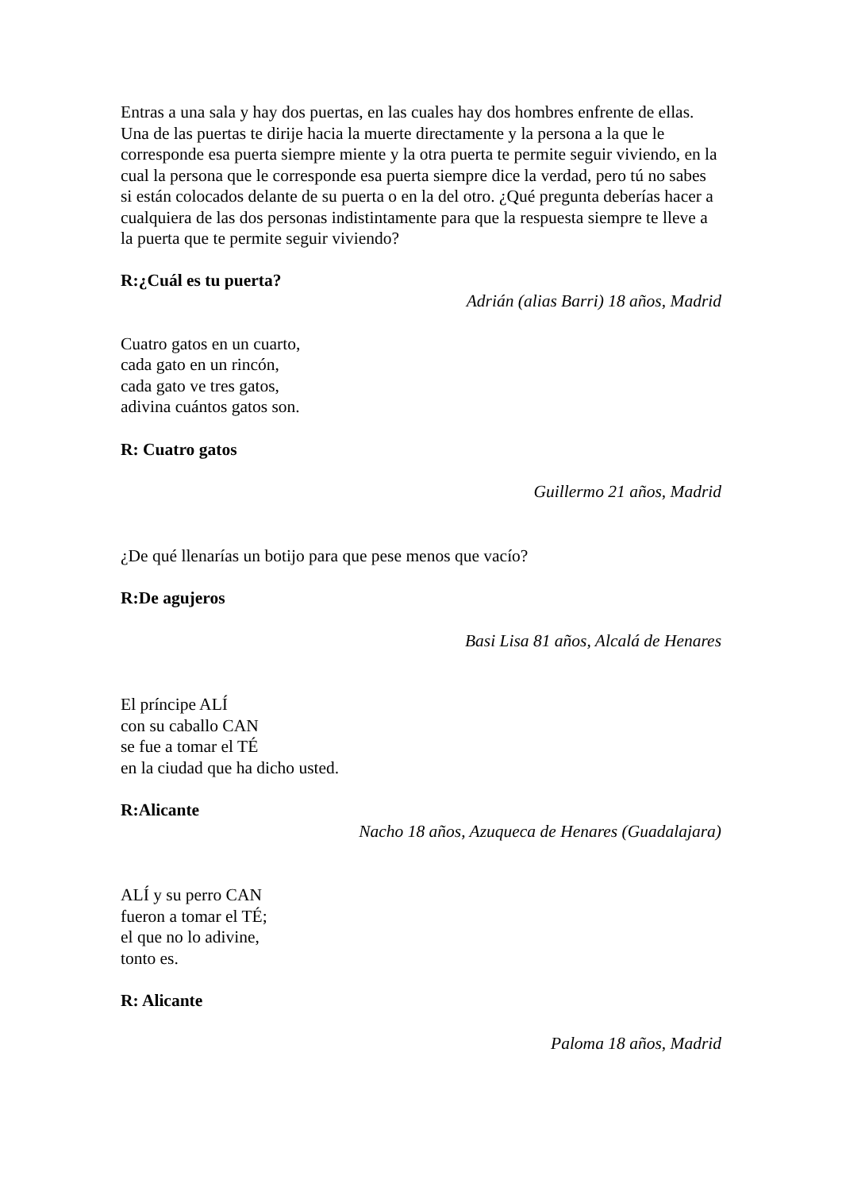Entras a una sala y hay dos puertas, en las cuales hay dos hombres enfrente de ellas. Una de las puertas te dirije hacia la muerte directamente y la persona a la que le corresponde esa puerta siempre miente y la otra puerta te permite seguir viviendo, en la cual la persona que le corresponde esa puerta siempre dice la verdad, pero tú no sabes si están colocados delante de su puerta o en la del otro. ¿Qué pregunta deberías hacer a cualquiera de las dos personas indistintamente para que la respuesta siempre te lleve a la puerta que te permite seguir viviendo?
R:¿Cuál es tu puerta?
Adrián (alias Barri) 18 años, Madrid
Cuatro gatos en un cuarto,
cada gato en un rincón,
cada gato ve tres gatos,
adivina cuántos gatos son.
R: Cuatro gatos
Guillermo 21 años, Madrid
¿De qué llenarías un botijo para que pese menos que vacío?
R:De agujeros
Basi Lisa 81 años, Alcalá de Henares
El príncipe ALÍ
con su caballo CAN
se fue a tomar el TÉ
en la ciudad que ha dicho usted.
R:Alicante
Nacho 18 años, Azuqueca de Henares (Guadalajara)
ALÍ y su perro CAN
fueron a tomar el TÉ;
el que no lo adivine,
tonto es.
R: Alicante
Paloma 18 años, Madrid